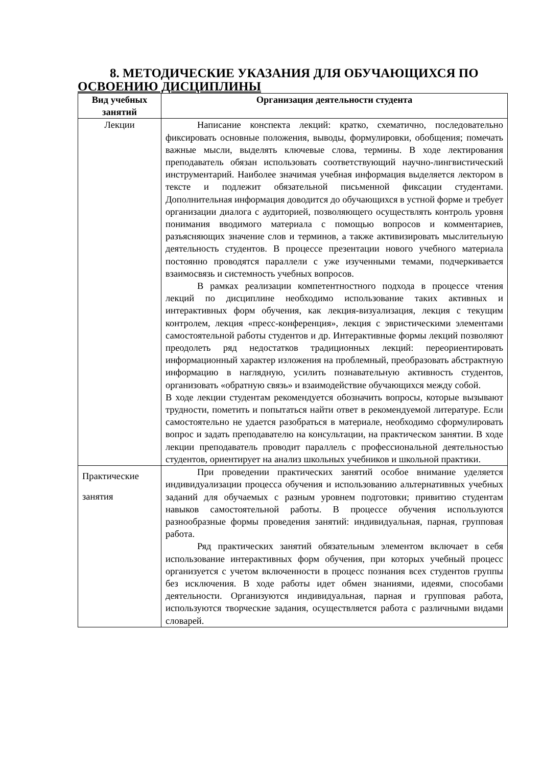8. МЕТОДИЧЕСКИЕ УКАЗАНИЯ ДЛЯ ОБУЧАЮЩИХСЯ ПО
ОСВОЕНИЮ ДИСЦИПЛИНЫ
| Вид учебных занятий | Организация деятельности студента |
| --- | --- |
| Лекции | Написание конспекта лекций: кратко, схематично, последовательно фиксировать основные положения, выводы, формулировки, обобщения; помечать важные мысли, выделять ключевые слова, термины. В ходе лектирования преподаватель обязан использовать соответствующий научно-лингвистический инструментарий. Наиболее значимая учебная информация выделяется лектором в тексте и подлежит обязательной письменной фиксации студентами. Дополнительная информация доводится до обучающихся в устной форме и требует организации диалога с аудиторией, позволяющего осуществлять контроль уровня понимания вводимого материала с помощью вопросов и комментариев, разъясняющих значение слов и терминов, а также активизировать мыслительную деятельность студентов. В процессе презентации нового учебного материала постоянно проводятся параллели с уже изученными темами, подчеркивается взаимосвязь и системность учебных вопросов. В рамках реализации компетентностного подхода в процессе чтения лекций по дисциплине необходимо использование таких активных и интерактивных форм обучения, как лекция-визуализация, лекция с текущим контролем, лекция «пресс-конференция», лекция с эвристическими элементами самостоятельной работы студентов и др. Интерактивные формы лекций позволяют преодолеть ряд недостатков традиционных лекций: переориентировать информационный характер изложения на проблемный, преобразовать абстрактную информацию в наглядную, усилить познавательную активность студентов, организовать «обратную связь» и взаимодействие обучающихся между собой. В ходе лекции студентам рекомендуется обозначить вопросы, которые вызывают трудности, пометить и попытаться найти ответ в рекомендуемой литературе. Если самостоятельно не удается разобраться в материале, необходимо сформулировать вопрос и задать преподавателю на консультации, на практическом занятии. В ходе лекции преподаватель проводит параллель с профессиональной деятельностью студентов, ориентирует на анализ школьных учебников и школьной практики. |
| Практические занятия | При проведении практических занятий особое внимание уделяется индивидуализации процесса обучения и использованию альтернативных учебных заданий для обучаемых с разным уровнем подготовки; привитию студентам навыков самостоятельной работы. В процессе обучения используются разнообразные формы проведения занятий: индивидуальная, парная, групповая работа. Ряд практических занятий обязательным элементом включает в себя использование интерактивных форм обучения, при которых учебный процесс организуется с учетом включенности в процесс познания всех студентов группы без исключения. В ходе работы идет обмен знаниями, идеями, способами деятельности. Организуются индивидуальная, парная и групповая работа, используются творческие задания, осуществляется работа с различными видами словарей. |